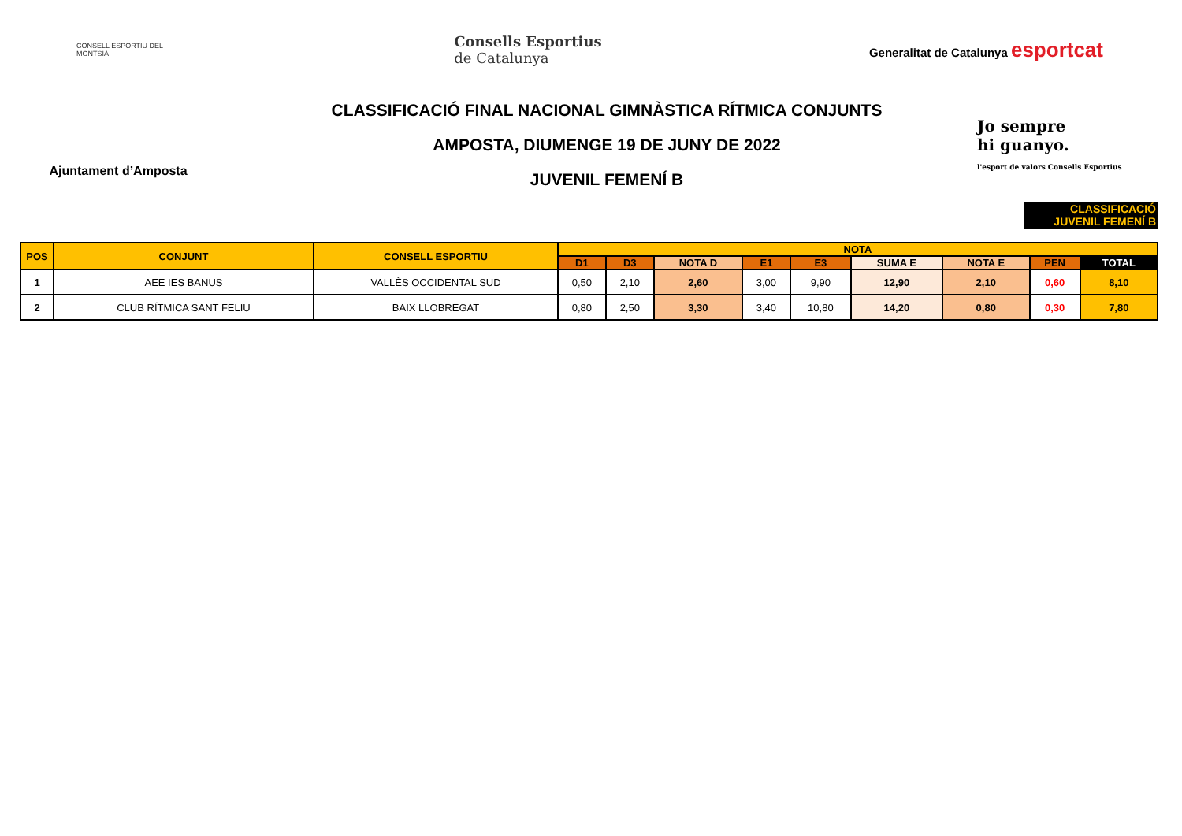CONSELL ESPORTIU DEL MONTSIÀ
Consells Esportius
de Catalunya
Generalitat de Catalunya esportcat
Ajuntament d’Amposta
CLASSIFICACIÓ FINAL NACIONAL GIMNÀSTICA RÍTMICA CONJUNTS
AMPOSTA, DIUMENGE 19 DE JUNY DE 2022
JUVENIL FEMENÍ B
Jo sempre
hi guanyo.
l'esport de valors Consells Esportius
CLASSIFICACIÓ
JUVENIL FEMENÍ B
| POS | CONJUNT | CONSELL ESPORTIU | NOTA | | | | | | | | |
| --- | --- | --- | --- | --- | --- | --- | --- | --- | --- | --- | --- |
| | | | D1 | D3 | NOTA D | E1 | E3 | SUMA E | NOTA E | PEN | TOTAL |
| 1 | AEE IES BANUS | VALLÈS OCCIDENTAL SUD | 0,50 | 2,10 | 2,60 | 3,00 | 9,90 | 12,90 | 2,10 | 0,60 | 8,10 |
| 2 | CLUB RÍTMICA SANT FELIU | BAIX LLOBREGAT | 0,80 | 2,50 | 3,30 | 3,40 | 10,80 | 14,20 | 0,80 | 0,30 | 7,80 |